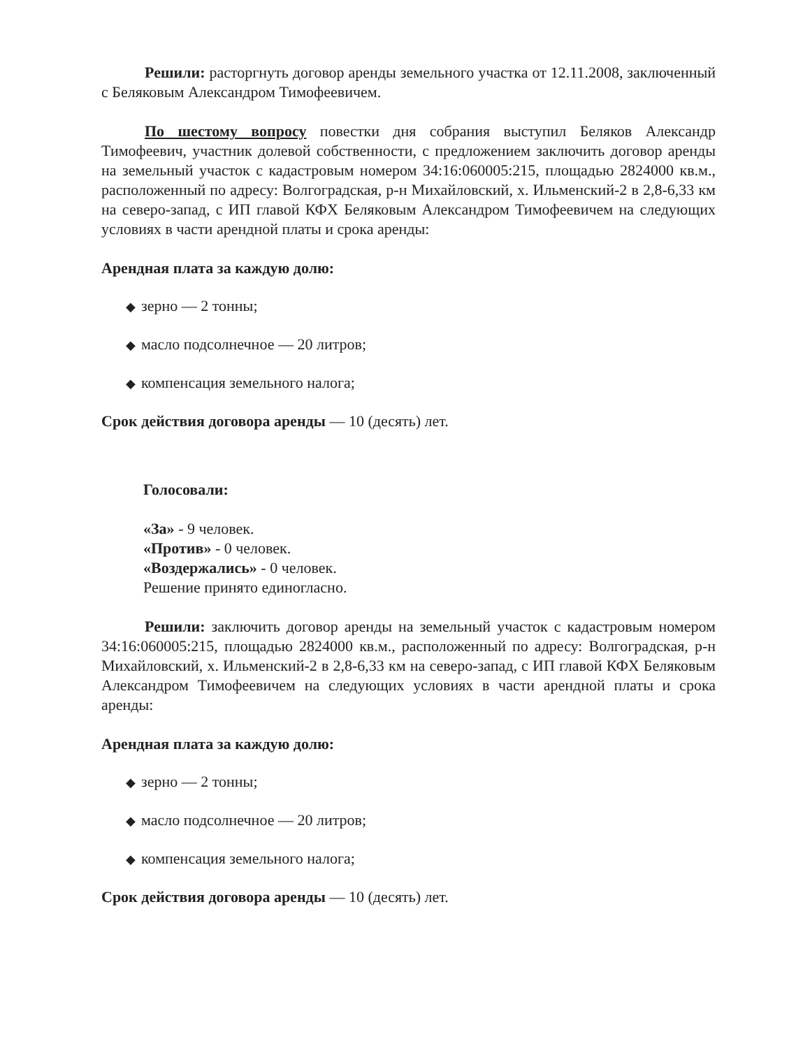Решили: расторгнуть договор аренды земельного участка от 12.11.2008, заключенный с Беляковым Александром Тимофеевичем.
По шестому вопросу повестки дня собрания выступил Беляков Александр Тимофеевич, участник долевой собственности, с предложением заключить договор аренды на земельный участок с кадастровым номером 34:16:060005:215, площадью 2824000 кв.м., расположенный по адресу: Волгоградская, р-н Михайловский, х. Ильменский-2 в 2,8-6,33 км на северо-запад, с ИП главой КФХ Беляковым Александром Тимофеевичем на следующих условиях в части арендной платы и срока аренды:
Арендная плата за каждую долю:
◆ зерно — 2 тонны;
◆ масло подсолнечное — 20 литров;
◆ компенсация земельного налога;
Срок действия договора аренды — 10 (десять) лет.
Голосовали:
«За» - 9 человек.
«Против» - 0 человек.
«Воздержались» - 0 человек.
Решение принято единогласно.
Решили: заключить договор аренды на земельный участок с кадастровым номером 34:16:060005:215, площадью 2824000 кв.м., расположенный по адресу: Волгоградская, р-н Михайловский, х. Ильменский-2 в 2,8-6,33 км на северо-запад, с ИП главой КФХ Беляковым Александром Тимофеевичем на следующих условиях в части арендной платы и срока аренды:
Арендная плата за каждую долю:
◆ зерно — 2 тонны;
◆ масло подсолнечное — 20 литров;
◆ компенсация земельного налога;
Срок действия договора аренды — 10 (десять) лет.